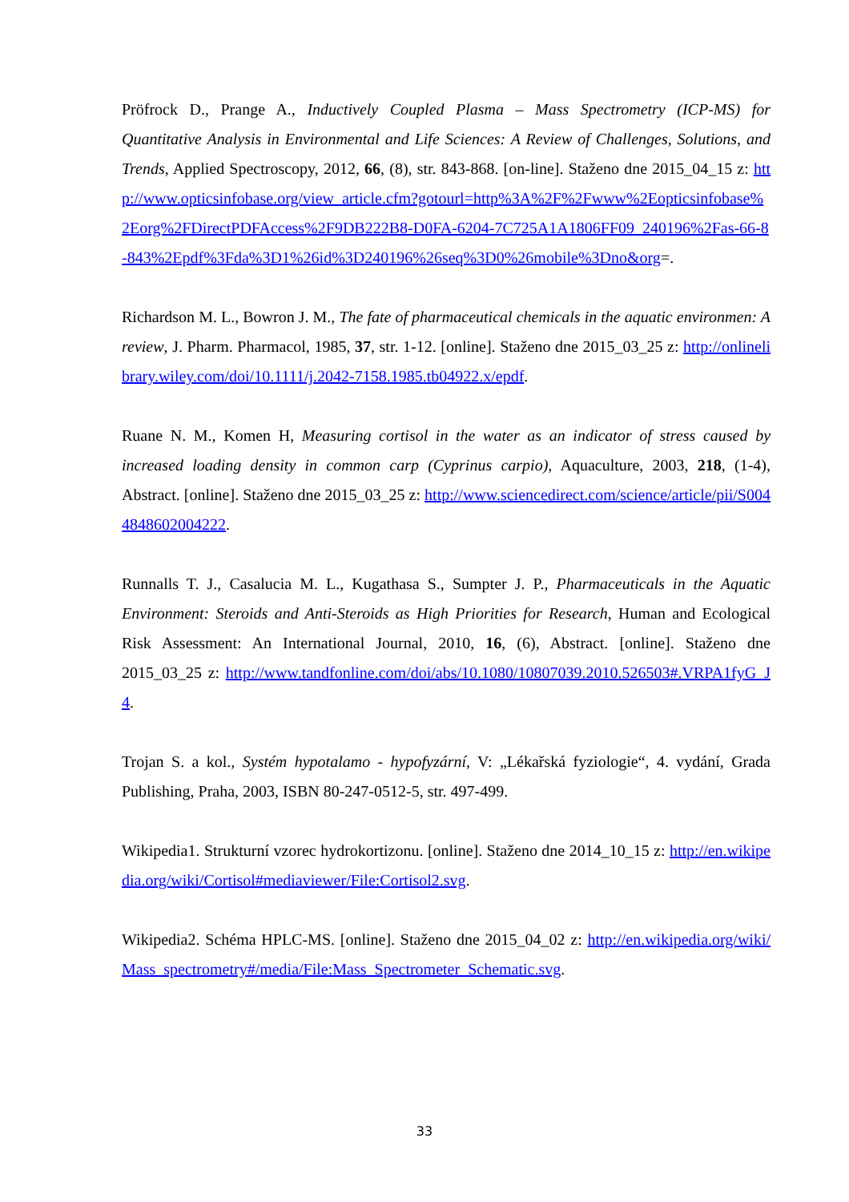Pröfrock D., Prange A., Inductively Coupled Plasma – Mass Spectrometry (ICP-MS) for Quantitative Analysis in Environmental and Life Sciences: A Review of Challenges, Solutions, and Trends, Applied Spectroscopy, 2012, 66, (8), str. 843-868. [on-line]. Staženo dne 2015_04_15 z: http://www.opticsinfobase.org/view_article.cfm?gotourl=http%3A%2F%2Fwww%2Eopticsinfobase%2Eorg%2FDirectPDFAccess%2F9DB222B8-D0FA-6204-7C725A1A1806FF09_240196%2Fas-66-8-843%2Epdf%3Fda%3D1%26id%3D240196%26seq%3D0%26mobile%3Dno&org=.
Richardson M. L., Bowron J. M., The fate of pharmaceutical chemicals in the aquatic environmen: A review, J. Pharm. Pharmacol, 1985, 37, str. 1-12. [online]. Staženo dne 2015_03_25 z: http://onlinelibrary.wiley.com/doi/10.1111/j.2042-7158.1985.tb04922.x/epdf.
Ruane N. M., Komen H, Measuring cortisol in the water as an indicator of stress caused by increased loading density in common carp (Cyprinus carpio), Aquaculture, 2003, 218, (1-4), Abstract. [online]. Staženo dne 2015_03_25 z: http://www.sciencedirect.com/science/article/pii/S0044848602004222.
Runnalls T. J., Casalucia M. L., Kugathasa S., Sumpter J. P., Pharmaceuticals in the Aquatic Environment: Steroids and Anti-Steroids as High Priorities for Research, Human and Ecological Risk Assessment: An International Journal, 2010, 16, (6), Abstract. [online]. Staženo dne 2015_03_25 z: http://www.tandfonline.com/doi/abs/10.1080/10807039.2010.526503#.VRPA1fyG_J4.
Trojan S. a kol., Systém hypotalamo - hypofyzární, V: „Lékařská fyziologie“, 4. vydání, Grada Publishing, Praha, 2003, ISBN 80-247-0512-5, str. 497-499.
Wikipedia1. Strukturní vzorec hydrokortizonu. [online]. Staženo dne 2014_10_15 z: http://en.wikipedia.org/wiki/Cortisol#mediaviewer/File:Cortisol2.svg.
Wikipedia2. Schéma HPLC-MS. [online]. Staženo dne 2015_04_02 z: http://en.wikipedia.org/wiki/Mass_spectrometry#/media/File:Mass_Spectrometer_Schematic.svg.
33